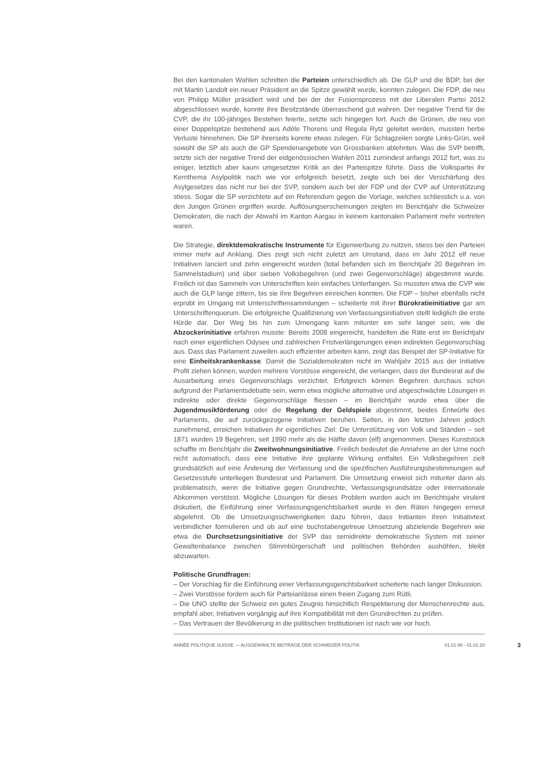Bei den kantonalen Wahlen schnitten die Parteien unterschiedlich ab. Die GLP und die BDP, bei der mit Martin Landolt ein neuer Präsident an die Spitze gewählt wurde, konnten zulegen. Die FDP, die neu von Philipp Müller präsidiert wird und bei der der Fusionsprozess mit der Liberalen Partei 2012 abgeschlossen wurde, konnte ihre Besitzstände überraschend gut wahren. Der negative Trend für die CVP, die ihr 100-jähriges Bestehen feierte, setzte sich hingegen fort. Auch die Grünen, die neu von einer Doppelspitze bestehend aus Adèle Thorens und Regula Rytz geleitet werden, mussten herbe Verluste hinnehmen. Die SP ihrerseits konnte etwas zulegen. Für Schlagzeilen sorgte Links-Grün, weil sowohl die SP als auch die GP Spendenangebote von Grossbanken ablehnten. Was die SVP betrifft, setzte sich der negative Trend der eidgenössischen Wahlen 2011 zumindest anfangs 2012 fort, was zu einiger, letztlich aber kaum umgesetzter Kritik an der Parteispitze führte. Dass die Volkspartei ihr Kernthema Asylpolitik nach wie vor erfolgreich besetzt, zeigte sich bei der Verschärfung des Asylgesetzes das nicht nur bei der SVP, sondern auch bei der FDP und der CVP auf Unterstützung stiess. Sogar die SP verzichtete auf ein Referendum gegen die Vorlage, welches schliesslich u.a. von den Jungen Grünen ergriffen wurde. Auflösungserscheinungen zeigten im Berichtjahr die Schweizer Demokraten, die nach der Abwahl im Kanton Aargau in keinem kantonalen Parlament mehr vertreten waren.
Die Strategie, direktdemokratische Instrumente für Eigenwerbung zu nutzen, stiess bei den Parteien immer mehr auf Anklang. Dies zeigt sich nicht zuletzt am Umstand, dass im Jahr 2012 elf neue Initiativen lanciert und zehn eingereicht wurden (total befanden sich im Berichtjahr 20 Begehren im Sammelstadium) und über sieben Volksbegehren (und zwei Gegenvorschläge) abgestimmt wurde. Freilich ist das Sammeln von Unterschriften kein einfaches Unterfangen. So mussten etwa die CVP wie auch die GLP lange zittern, bis sie ihre Begehren einreichen konnten. Die FDP – bisher ebenfalls nicht erprobt im Umgang mit Unterschriftensammlungen – scheiterte mit ihrer Bürokratieinitiative gar am Unterschriftenquorum. Die erfolgreiche Qualifizierung von Verfassungsinitiativen stellt lediglich die erste Hürde dar. Der Weg bis hin zum Urnengang kann mitunter ein sehr langer sein, wie die Abzockerinitiative erfahren musste: Bereits 2008 eingereicht, handelten die Räte erst im Berichtjahr nach einer eigentlichen Odysee und zahlreichen Fristverlängerungen einen indirekten Gegenvorschlag aus. Dass das Parlament zuweilen auch effizienter arbeiten kann, zeigt das Beispiel der SP-Initiative für eine Einheitskrankenkasse. Damit die Sozialdemokraten nicht im Wahljahr 2015 aus der Initiative Profit ziehen können, wurden mehrere Vorstösse eingereicht, die verlangen, dass der Bundesrat auf die Ausarbeitung eines Gegenvorschlags verzichtet. Erfolgreich können Begehren durchaus schon aufgrund der Parlamentsdebatte sein, wenn etwa mögliche alternative und abgeschwächte Lösungen in indirekte oder direkte Gegenvorschläge fliessen – im Berichtjahr wurde etwa über die Jugendmusikförderung oder die Regelung der Geldspiele abgestimmt, beides Entwürfe des Parlaments, die auf zurückgezogene Initiativen beruhen. Selten, in den letzten Jahren jedoch zunehmend, erreichen Initiativen ihr eigentliches Ziel: Die Unterstützung von Volk und Ständen – seit 1871 wurden 19 Begehren, seit 1990 mehr als die Hälfte davon (elf) angenommen. Dieses Kunststück schaffte im Berichtjahr die Zweitwohnungsinitiative. Freilich bedeutet die Annahme an der Urne noch nicht automatisch, dass eine Initiative ihre geplante Wirkung entfaltet. Ein Volksbegehren zielt grundsätzlich auf eine Änderung der Verfassung und die spezifischen Ausführungsbestimmungen auf Gesetzesstufe unterliegen Bundesrat und Parlament. Die Umsetzung erweist sich mitunter dann als problematisch, wenn die Initiative gegen Grundrechte, Verfassungsgrundsätze oder internationale Abkommen verstösst. Mögliche Lösungen für dieses Problem wurden auch im Berichtsjahr virulent diskutiert, die Einführung einer Verfassungsgerichtsbarkeit wurde in den Räten hingegen erneut abgelehnt. Ob die Umsetzungsschwierigkeiten dazu führen, dass Initianten ihren Initiativtext verbindlicher formulieren und ob auf eine buchstabengetreue Umsetzung abzielende Begehren wie etwa die Durchsetzungsinitiative der SVP das semidirekte demokratische System mit seiner Gewaltenbalance zwischen Stimmbürgerschaft und politischen Behörden aushöhlen, bleibt abzuwarten.
Politische Grundfragen:
– Der Vorschlag für die Einführung einer Verfassungsgerichtsbarkeit scheiterte nach langer Diskussion.
– Zwei Vorstösse fordern auch für Parteianlässe einen freien Zugang zum Rütli.
– Die UNO stellte der Schweiz ein gutes Zeugnis hinsichtlich Respektierung der Menschenrechte aus, empfahl aber, Initiativen vorgängig auf ihre Kompatibilität mit den Grundrechten zu prüfen.
– Das Vertrauen der Bevölkerung in die politischen Institutionen ist nach wie vor hoch.
ANNÉE POLITIQUE SUISSE — AUSGEWÄHLTE BEITRÄGE DER SCHWEIZER POLITIK 01.01.90 - 01.01.20 3